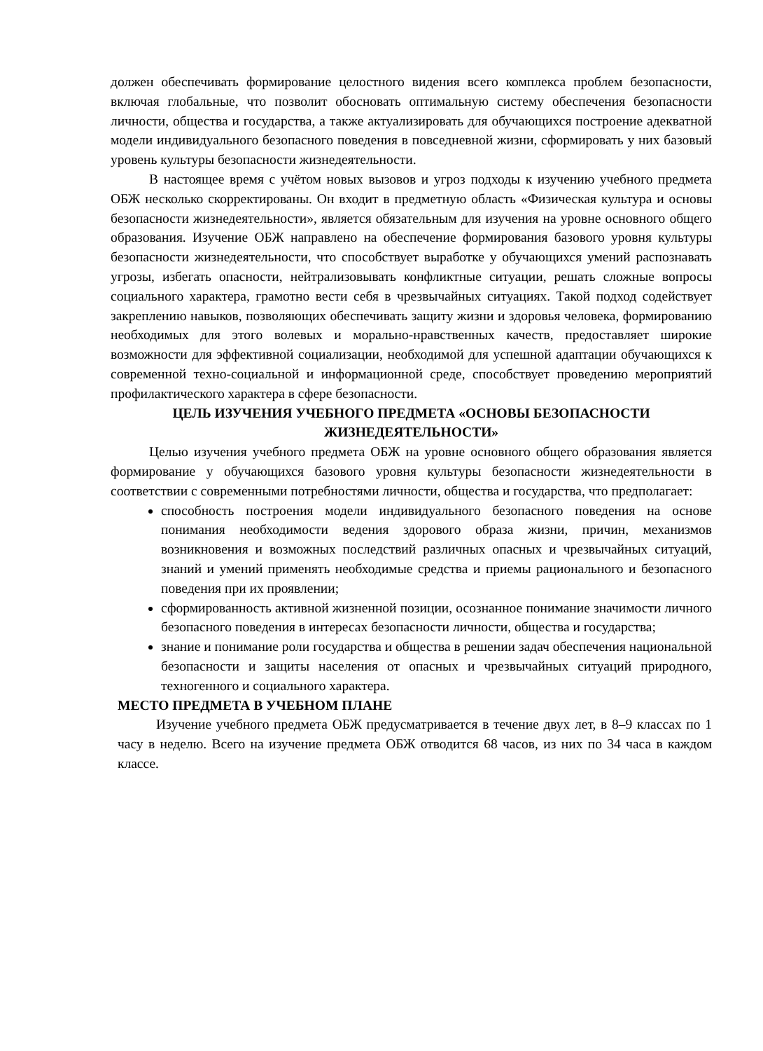должен обеспечивать формирование целостного видения всего комплекса проблем безопасности, включая глобальные, что позволит обосновать оптимальную систему обеспечения безопасности личности, общества и государства, а также актуализировать для обучающихся построение адекватной модели индивидуального безопасного поведения в повседневной жизни, сформировать у них базовый уровень культуры безопасности жизнедеятельности.
В настоящее время с учётом новых вызовов и угроз подходы к изучению учебного предмета ОБЖ несколько скорректированы. Он входит в предметную область «Физическая культура и основы безопасности жизнедеятельности», является обязательным для изучения на уровне основного общего образования. Изучение ОБЖ направлено на обеспечение формирования базового уровня культуры безопасности жизнедеятельности, что способствует выработке у обучающихся умений распознавать угрозы, избегать опасности, нейтрализовывать конфликтные ситуации, решать сложные вопросы социального характера, грамотно вести себя в чрезвычайных ситуациях. Такой подход содействует закреплению навыков, позволяющих обеспечивать защиту жизни и здоровья человека, формированию необходимых для этого волевых и морально-нравственных качеств, предоставляет широкие возможности для эффективной социализации, необходимой для успешной адаптации обучающихся к современной техно-социальной и информационной среде, способствует проведению мероприятий профилактического характера в сфере безопасности.
ЦЕЛЬ ИЗУЧЕНИЯ УЧЕБНОГО ПРЕДМЕТА «ОСНОВЫ БЕЗОПАСНОСТИ ЖИЗНЕДЕЯТЕЛЬНОСТИ»
Целью изучения учебного предмета ОБЖ на уровне основного общего образования является формирование у обучающихся базового уровня культуры безопасности жизнедеятельности в соответствии с современными потребностями личности, общества и государства, что предполагает:
способность построения модели индивидуального безопасного поведения на основе понимания необходимости ведения здорового образа жизни, причин, механизмов возникновения и возможных последствий различных опасных и чрезвычайных ситуаций, знаний и умений применять необходимые средства и приемы рационального и безопасного поведения при их проявлении;
сформированность активной жизненной позиции, осознанное понимание значимости личного безопасного поведения в интересах безопасности личности, общества и государства;
знание и понимание роли государства и общества в решении задач обеспечения национальной безопасности и защиты населения от опасных и чрезвычайных ситуаций природного, техногенного и социального характера.
МЕСТО ПРЕДМЕТА В УЧЕБНОМ ПЛАНЕ
Изучение учебного предмета ОБЖ предусматривается в течение двух лет, в 8–9 классах по 1 часу в неделю. Всего на изучение предмета ОБЖ отводится 68 часов, из них по 34 часа в каждом классе.